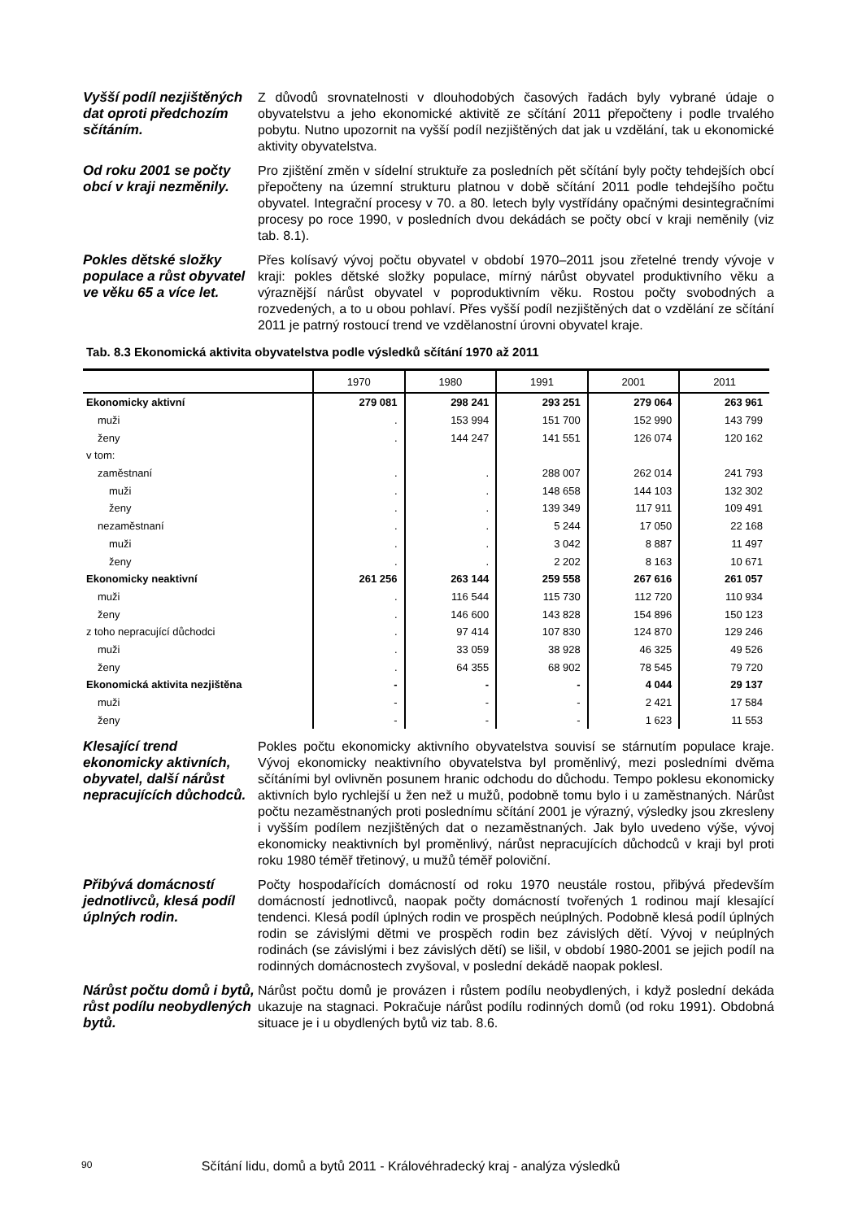Vyšší podíl nezjištěných dat oproti předchozím sčítáním.
Z důvodů srovnatelnosti v dlouhodobých časových řadách byly vybrané údaje o obyvatelstvu a jeho ekonomické aktivitě ze sčítání 2011 přepočteny i podle trvalého pobytu. Nutno upozornit na vyšší podíl nezjištěných dat jak u vzdělání, tak u ekonomické aktivity obyvatelstva.
Od roku 2001 se počty obcí v kraji nezměnily.
Pro zjištění změn v sídelní struktuře za posledních pět sčítání byly počty tehdejších obcí přepočteny na územní strukturu platnou v době sčítání 2011 podle tehdejšího počtu obyvatel. Integrační procesy v 70. a 80. letech byly vystřídány opačnými desintegračními procesy po roce 1990, v posledních dvou dekádách se počty obcí v kraji neměnily (viz tab. 8.1).
Pokles dětské složky populace a růst obyvatel ve věku 65 a více let.
Přes kolísavý vývoj počtu obyvatel v období 1970–2011 jsou zřetelné trendy vývoje v kraji: pokles dětské složky populace, mírný nárůst obyvatel produktivního věku a výraznější nárůst obyvatel v poproduktivním věku. Rostou počty svobodných a rozvedených, a to u obou pohlaví. Přes vyšší podíl nezjištěných dat o vzdělání ze sčítání 2011 je patrný rostoucí trend ve vzdělanostní úrovni obyvatel kraje.
Tab. 8.3 Ekonomická aktivita obyvatelstva podle výsledků sčítání 1970 až 2011
| | 1970 | 1980 | 1991 | 2001 | 2011 |
| --- | --- | --- | --- | --- | --- |
| Ekonomicky aktivní | 279 081 | 298 241 | 293 251 | 279 064 | 263 961 |
| muži | . | 153 994 | 151 700 | 152 990 | 143 799 |
| ženy | . | 144 247 | 141 551 | 126 074 | 120 162 |
| v tom: | | | | | |
| zaměstnaní | . | . | 288 007 | 262 014 | 241 793 |
| muži | . | . | 148 658 | 144 103 | 132 302 |
| ženy | . | . | 139 349 | 117 911 | 109 491 |
| nezaměstnaní | . | . | 5 244 | 17 050 | 22 168 |
| muži | . | . | 3 042 | 8 887 | 11 497 |
| ženy | . | . | 2 202 | 8 163 | 10 671 |
| Ekonomicky neaktivní | 261 256 | 263 144 | 259 558 | 267 616 | 261 057 |
| muži | . | 116 544 | 115 730 | 112 720 | 110 934 |
| ženy | . | 146 600 | 143 828 | 154 896 | 150 123 |
| z toho nepracující důchodci | . | 97 414 | 107 830 | 124 870 | 129 246 |
| muži | . | 33 059 | 38 928 | 46 325 | 49 526 |
| ženy | . | 64 355 | 68 902 | 78 545 | 79 720 |
| Ekonomická aktivita nezjištěna | - | - | - | 4 044 | 29 137 |
| muži | - | - | - | 2 421 | 17 584 |
| ženy | - | - | - | 1 623 | 11 553 |
Klesající trend ekonomicky aktivních, obyvatel, další nárůst nepracujících důchodců.
Pokles počtu ekonomicky aktivního obyvatelstva souvisí se stárnutím populace kraje. Vývoj ekonomicky neaktivního obyvatelstva byl proměnlivý, mezi posledními dvěma sčítáními byl ovlivněn posunem hranic odchodu do důchodu. Tempo poklesu ekonomicky aktivních bylo rychlejší u žen než u mužů, podobně tomu bylo i u zaměstnaných. Nárůst počtu nezaměstnaných proti poslednímu sčítání 2001 je výrazný, výsledky jsou zkresleny i vyšším podílem nezjištěných dat o nezaměstnaných. Jak bylo uvedeno výše, vývoj ekonomicky neaktivních byl proměnlivý, nárůst nepracujících důchodců v kraji byl proti roku 1980 téměř třetinový, u mužů téměř poloviční.
Přibývá domácností jednotlivců, klesá podíl úplných rodin.
Počty hospodařících domácností od roku 1970 neustále rostou, přibývá především domácností jednotlivců, naopak počty domácností tvořených 1 rodinou mají klesající tendenci. Klesá podíl úplných rodin ve prospěch neúplných. Podobně klesá podíl úplných rodin se závislými dětmi ve prospěch rodin bez závislých dětí. Vývoj v neúplných rodinách (se závislými i bez závislých dětí) se lišil, v období 1980-2001 se jejich podíl na rodinných domácnostech zvyšoval, v poslední dekádě naopak poklesl.
Nárůst počtu domů i bytů, růst podílu neobydlených bytů.
Nárůst počtu domů je provázen i růstem podílu neobydlených, i když poslední dekáda ukazuje na stagnaci. Pokračuje nárůst podílu rodinných domů (od roku 1991). Obdobná situace je i u obydlených bytů viz tab. 8.6.
90 Sčítání lidu, domů a bytů 2011 - Královéhradecký kraj - analýza výsledků